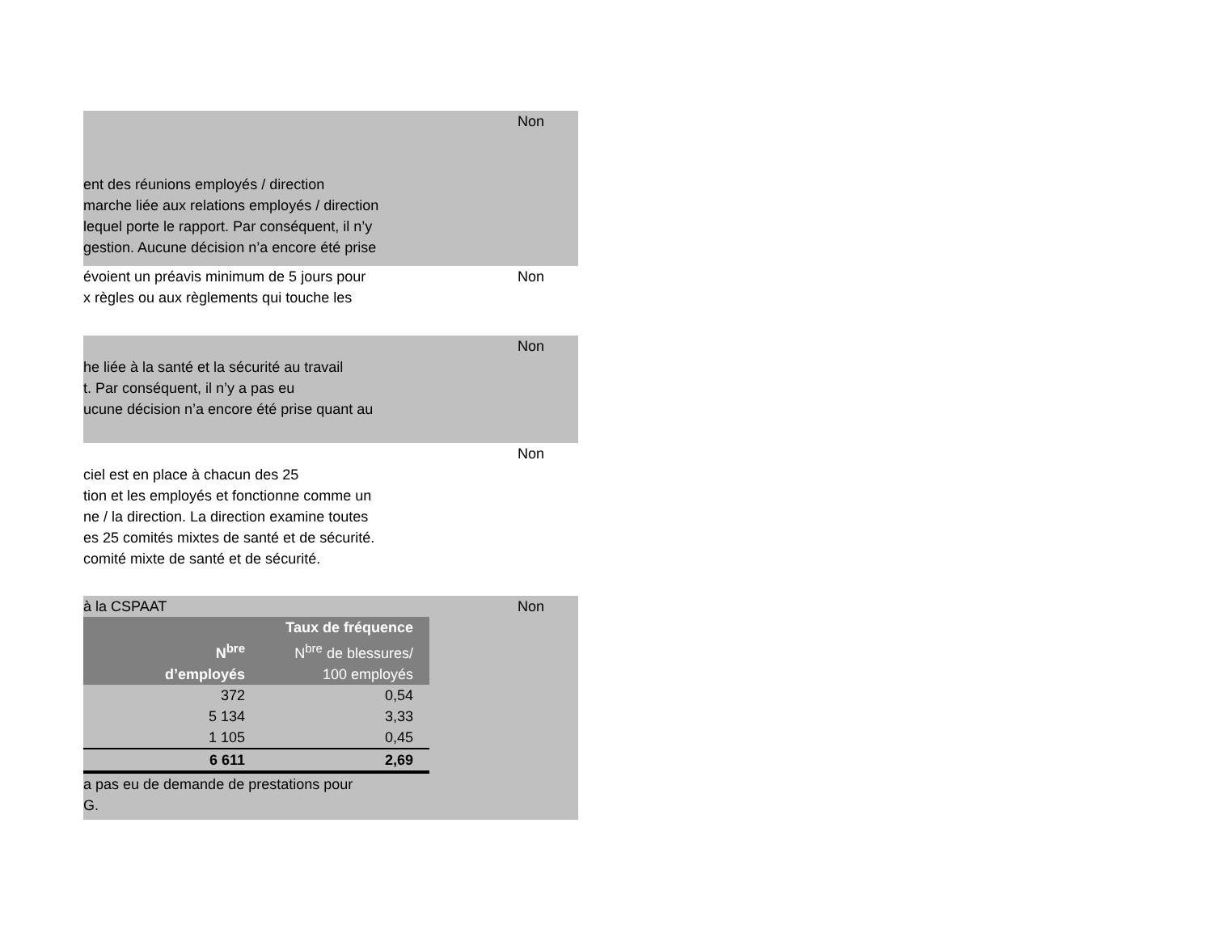ent des réunions employés / direction
marche liée aux relations employés / direction
lequel porte le rapport. Par conséquent, il n’y
gestion. Aucune décision n’a encore été prise
Non
évoient un préavis minimum de 5 jours pour
x règles ou aux règlements qui touche les
Non
he liée à la santé et la sécurité au travail
t. Par conséquent, il n’y a pas eu
ucune décision n’a encore été prise quant au
Non
ciel est en place à chacun des 25
tion et les employés et fonctionne comme un
ne / la direction. La direction examine toutes
es 25 comités mixtes de santé et de sécurité.
comité mixte de santé et de sécurité.
Non
à la CSPAAT Non
| | Taux de fréquence |
| --- | --- |
| N<sup>bre</sup> | N<sup>bre</sup> de blessures/ |
| d’employés | 100 employés |
| 372 | 0,54 |
| 5 134 | 3,33 |
| 1 105 | 0,45 |
| 6 611 | 2,69 |
a pas eu de demande de prestations pour
G.